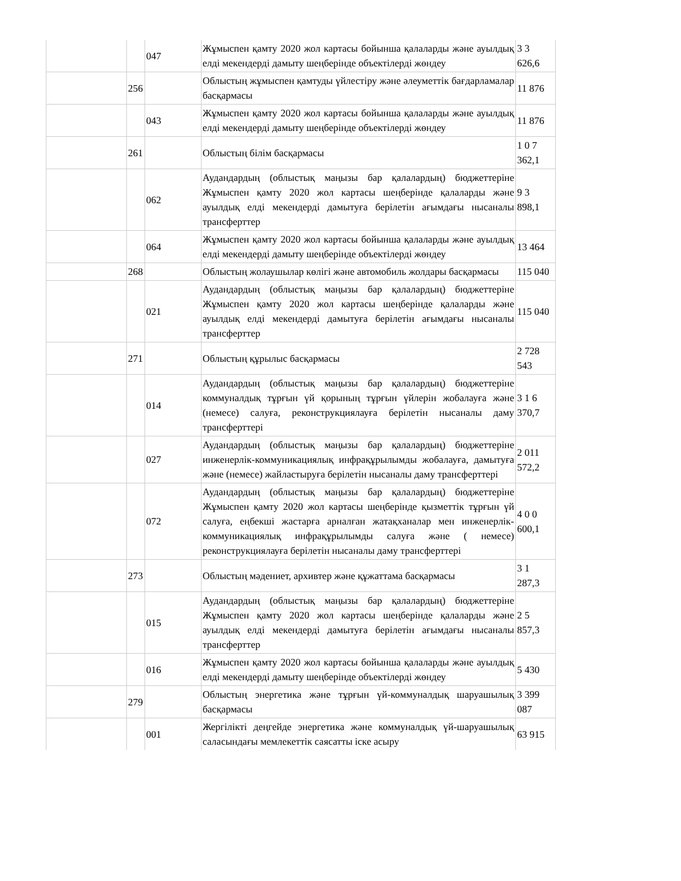| | | 047 | Жұмыспен қамту 2020 жол картасы бойынша қалаларды және ауылдық елді мекендерді дамыту шеңберінде объектілерді жөндеу | 3 3 626,6 |
| | 256 | | Облыстың жұмыспен қамтуды үйлестіру және әлеуметтік бағдарламалар басқармасы | 11 876 |
| | | 043 | Жұмыспен қамту 2020 жол картасы бойынша қалаларды және ауылдық елді мекендерді дамыту шеңберінде объектілерді жөндеу | 11 876 |
| | 261 | | Облыстың білім басқармасы | 1 0 7 362,1 |
| | | 062 | Аудандардың (облыстық маңызы бар қалалардың) бюджеттеріне Жұмыспен қамту 2020 жол картасы шеңберінде қалаларды және ауылдық елді мекендерді дамытуға берілетін ағымдағы нысаналы трансферттер | 9 3 898,1 |
| | | 064 | Жұмыспен қамту 2020 жол картасы бойынша қалаларды және ауылдық елді мекендерді дамыту шеңберінде объектілерді жөндеу | 13 464 |
| | 268 | | Облыстың жолаушылар көлігі және автомобиль жолдары басқармасы | 115 040 |
| | | 021 | Аудандардың (облыстық маңызы бар қалалардың) бюджеттеріне Жұмыспен қамту 2020 жол картасы шеңберінде қалаларды және ауылдық елді мекендерді дамытуға берілетін ағымдағы нысаналы трансферттер | 115 040 |
| | 271 | | Облыстың құрылыс басқармасы | 2 728 543 |
| | | 014 | Аудандардың (облыстық маңызы бар қалалардың) бюджеттеріне коммуналдық тұрғын үй қорының тұрғын үйлерін жобалауға және (немесе) салуға, реконструкциялауға берілетін нысаналы даму трансферттері | 3 1 6 370,7 |
| | | 027 | Аудандардың (облыстық маңызы бар қалалардың) бюджеттеріне инженерлік-коммуникациялық инфрақұрылымды жобалауға, дамытуға және (немесе) жайластыруға берілетін нысаналы даму трансферттері | 2 011 572,2 |
| | | 072 | Аудандардың (облыстық маңызы бар қалалардың) бюджеттеріне Жұмыспен қамту 2020 жол картасы шеңберінде қызметтік тұрғын үй салуға, еңбекші жастарға арналған жатақханалар мен инженерлік-коммуникациялық инфрақұрылымды салуға және ( немесе) реконструкциялауға берілетін нысаналы даму трансферттері | 4 0 0 600,1 |
| | 273 | | Облыстың мәдениет, архивтер және құжаттама басқармасы | 3 1 287,3 |
| | | 015 | Аудандардың (облыстық маңызы бар қалалардың) бюджеттеріне Жұмыспен қамту 2020 жол картасы шеңберінде қалаларды және ауылдық елді мекендерді дамытуға берілетін ағымдағы нысаналы трансферттер | 2 5 857,3 |
| | | 016 | Жұмыспен қамту 2020 жол картасы бойынша қалаларды және ауылдық елді мекендерді дамыту шеңберінде объектілерді жөндеу | 5 430 |
| | 279 | | Облыстың энергетика және тұрғын үй-коммуналдық шаруашылық басқармасы | 3 399 087 |
| | | 001 | Жергілікті деңгейде энергетика және коммуналдық үй-шаруашылық саласындағы мемлекеттік саясатты іске асыру | 63 915 |